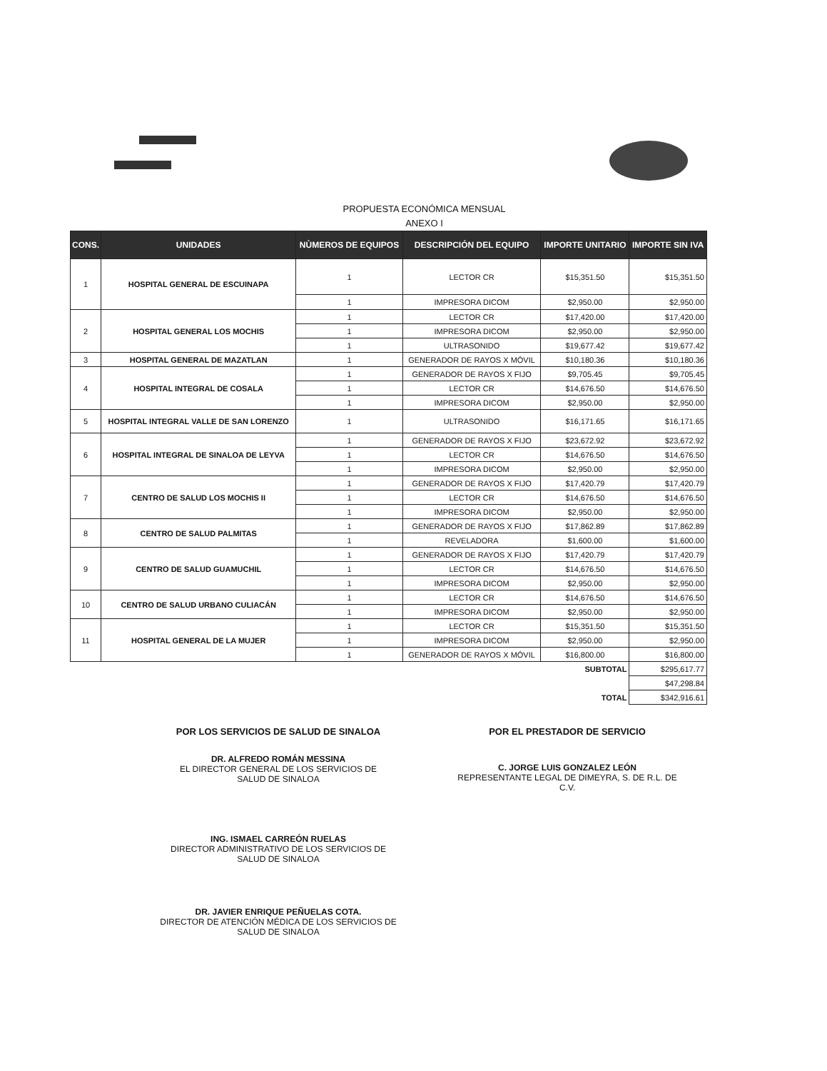PROPUESTA ECONÓMICA MENSUAL
ANEXO I
| CONS. | UNIDADES | NÙMEROS DE EQUIPOS | DESCRIPCIÓN DEL EQUIPO | IMPORTE UNITARIO | IMPORTE SIN IVA |
| --- | --- | --- | --- | --- | --- |
| 1 | HOSPITAL GENERAL DE ESCUINAPA | 1 | LECTOR CR | $15,351.50 | $15,351.50 |
| | | 1 | IMPRESORA DICOM | $2,950.00 | $2,950.00 |
| 2 | HOSPITAL GENERAL LOS MOCHIS | 1 | LECTOR CR | $17,420.00 | $17,420.00 |
| | | 1 | IMPRESORA DICOM | $2,950.00 | $2,950.00 |
| | | 1 | ULTRASONIDO | $19,677.42 | $19,677.42 |
| 3 | HOSPITAL GENERAL DE MAZATLAN | 1 | GENERADOR DE RAYOS X MÓVIL | $10,180.36 | $10,180.36 |
| 4 | HOSPITAL INTEGRAL DE COSALA | 1 | GENERADOR DE RAYOS X FIJO | $9,705.45 | $9,705.45 |
| | | 1 | LECTOR CR | $14,676.50 | $14,676.50 |
| | | 1 | IMPRESORA DICOM | $2,950.00 | $2,950.00 |
| 5 | HOSPITAL INTEGRAL VALLE DE SAN LORENZO | 1 | ULTRASONIDO | $16,171.65 | $16,171.65 |
| 6 | HOSPITAL INTEGRAL DE SINALOA DE LEYVA | 1 | GENERADOR DE RAYOS X FIJO | $23,672.92 | $23,672.92 |
| | | 1 | LECTOR CR | $14,676.50 | $14,676.50 |
| | | 1 | IMPRESORA DICOM | $2,950.00 | $2,950.00 |
| 7 | CENTRO DE SALUD LOS MOCHIS II | 1 | GENERADOR DE RAYOS X FIJO | $17,420.79 | $17,420.79 |
| | | 1 | LECTOR CR | $14,676.50 | $14,676.50 |
| | | 1 | IMPRESORA DICOM | $2,950.00 | $2,950.00 |
| 8 | CENTRO DE SALUD PALMITAS | 1 | GENERADOR DE RAYOS X FIJO | $17,862.89 | $17,862.89 |
| | | 1 | REVELADORA | $1,600.00 | $1,600.00 |
| 9 | CENTRO DE SALUD GUAMUCHIL | 1 | GENERADOR DE RAYOS X FIJO | $17,420.79 | $17,420.79 |
| | | 1 | LECTOR CR | $14,676.50 | $14,676.50 |
| | | 1 | IMPRESORA DICOM | $2,950.00 | $2,950.00 |
| 10 | CENTRO DE SALUD URBANO CULIACÁN | 1 | LECTOR CR | $14,676.50 | $14,676.50 |
| | | 1 | IMPRESORA DICOM | $2,950.00 | $2,950.00 |
| 11 | HOSPITAL GENERAL DE LA MUJER | 1 | LECTOR CR | $15,351.50 | $15,351.50 |
| | | 1 | IMPRESORA DICOM | $2,950.00 | $2,950.00 |
| | | 1 | GENERADOR DE RAYOS X MÓVIL | $16,800.00 | $16,800.00 |
| | | | | SUBTOTAL | $295,617.77 |
| | | | | | $47,298.84 |
| | | | | TOTAL | $342,916.61 |
POR LOS SERVICIOS DE SALUD DE SINALOA
DR. ALFREDO ROMÁN MESSINA
EL DIRECTOR GENERAL DE LOS SERVICIOS DE
SALUD DE SINALOA
ING. ISMAEL CARREÓN RUELAS
DIRECTOR ADMINISTRATIVO DE LOS SERVICIOS DE
SALUD DE SINALOA
DR. JAVIER ENRIQUE PEÑUELAS COTA.
DIRECTOR DE ATENCIÓN MÉDICA DE LOS SERVICIOS DE
SALUD DE SINALOA
POR EL PRESTADOR DE SERVICIO
C. JORGE LUIS GONZALEZ LEÓN
REPRESENTANTE LEGAL DE DIMEYRA, S. DE R.L. DE
C.V.